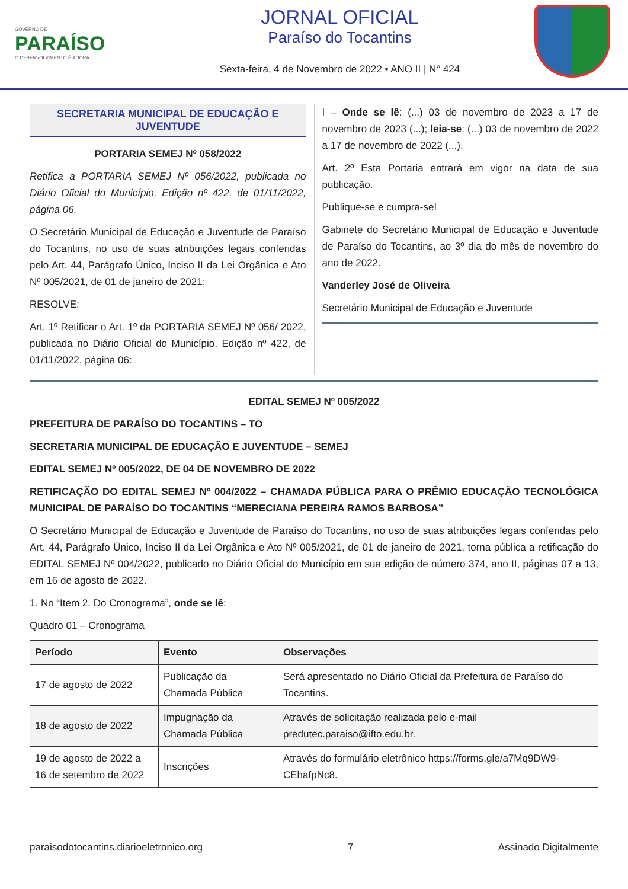GOVERNO DE
PARAÍSO
O DESENVOLVIMENTO É AGORA
JORNAL OFICIAL
Paraíso do Tocantins
Sexta-feira, 4 de Novembro de 2022 • ANO II | N° 424
SECRETARIA MUNICIPAL DE EDUCAÇÃO E JUVENTUDE
PORTARIA SEMEJ Nº 058/2022
Retifica a PORTARIA SEMEJ Nº 056/2022, publicada no Diário Oficial do Município, Edição nº 422, de 01/11/2022, página 06.
O Secretário Municipal de Educação e Juventude de Paraíso do Tocantins, no uso de suas atribuições legais conferidas pelo Art. 44, Parágrafo Único, Inciso II da Lei Orgânica e Ato Nº 005/2021, de 01 de janeiro de 2021;
RESOLVE:
Art. 1º Retificar o Art. 1º da PORTARIA SEMEJ Nº 056/ 2022, publicada no Diário Oficial do Município, Edição nº 422, de 01/11/2022, página 06:
I – Onde se lê: (...) 03 de novembro de 2023 a 17 de novembro de 2023 (...); leia-se: (...) 03 de novembro de 2022 a 17 de novembro de 2022 (...).
Art. 2º Esta Portaria entrará em vigor na data de sua publicação.
Publique-se e cumpra-se!
Gabinete do Secretário Municipal de Educação e Juventude de Paraíso do Tocantins, ao 3º dia do mês de novembro do ano de 2022.
Vanderley José de Oliveira
Secretário Municipal de Educação e Juventude
EDITAL SEMEJ Nº 005/2022
PREFEITURA DE PARAÍSO DO TOCANTINS – TO
SECRETARIA MUNICIPAL DE EDUCAÇÃO E JUVENTUDE – SEMEJ
EDITAL SEMEJ Nº 005/2022, DE 04 DE NOVEMBRO DE 2022
RETIFICAÇÃO DO EDITAL SEMEJ Nº 004/2022 – CHAMADA PÚBLICA PARA O PRÊMIO EDUCAÇÃO TECNOLÓGICA MUNICIPAL DE PARAÍSO DO TOCANTINS “MERECIANA PEREIRA RAMOS BARBOSA”
O Secretário Municipal de Educação e Juventude de Paraíso do Tocantins, no uso de suas atribuições legais conferidas pelo Art. 44, Parágrafo Único, Inciso II da Lei Orgânica e Ato Nº 005/2021, de 01 de janeiro de 2021, torna pública a retificação do EDITAL SEMEJ Nº 004/2022, publicado no Diário Oficial do Município em sua edição de número 374, ano II, páginas 07 a 13, em 16 de agosto de 2022.
1. No “Item 2. Do Cronograma”, onde se lê:
Quadro 01 – Cronograma
| Período | Evento | Observações |
| --- | --- | --- |
| 17 de agosto de 2022 | Publicação da Chamada Pública | Será apresentado no Diário Oficial da Prefeitura de Paraíso do Tocantins. |
| 18 de agosto de 2022 | Impugnação da Chamada Pública | Através de solicitação realizada pelo e-mail predutec.paraiso@ifto.edu.br. |
| 19 de agosto de 2022 a 16 de setembro de 2022 | Inscrições | Através do formulário eletrônico https://forms.gle/a7Mq9DW9-CEhafpNc8. |
paraisodotocantins.diarioeletronico.org 7 Assinado Digitalmente